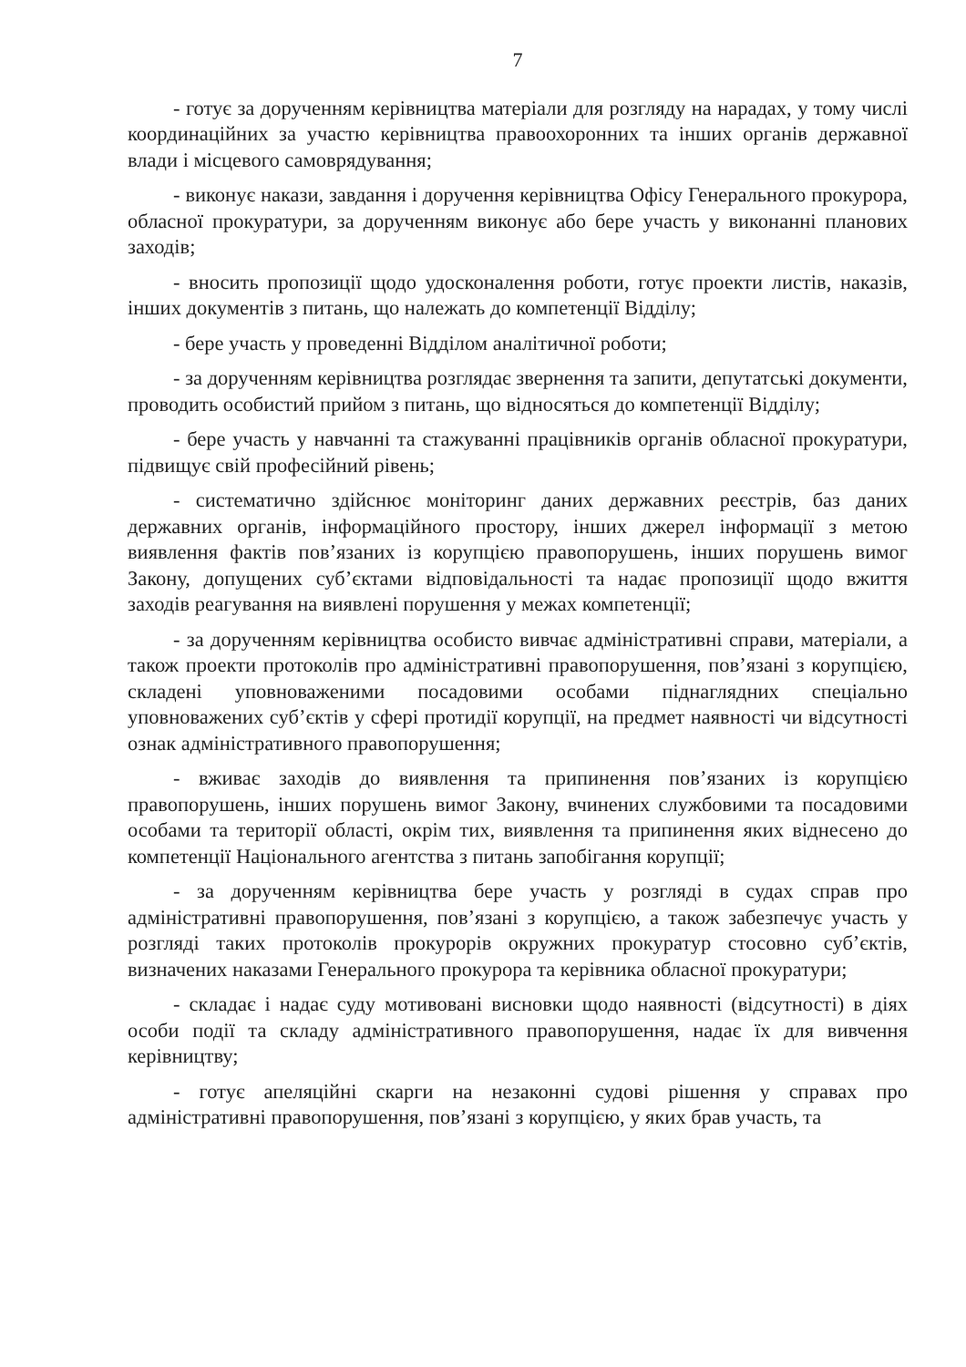7
- готує за дорученням керівництва матеріали для розгляду на нарадах, у тому числі координаційних за участю керівництва правоохоронних та інших органів державної влади і місцевого самоврядування;
- виконує накази, завдання і доручення керівництва Офісу Генерального прокурора, обласної прокуратури, за дорученням виконує або бере участь у виконанні планових заходів;
- вносить пропозиції щодо удосконалення роботи, готує проекти листів, наказів, інших документів з питань, що належать до компетенції Відділу;
- бере участь у проведенні Відділом аналітичної роботи;
- за дорученням керівництва розглядає звернення та запити, депутатські документи, проводить особистий прийом з питань, що відносяться до компетенції Відділу;
- бере участь у навчанні та стажуванні працівників органів обласної прокуратури, підвищує свій професійний рівень;
- систематично здійснює моніторинг даних державних реєстрів, баз даних державних органів, інформаційного простору, інших джерел інформації з метою виявлення фактів пов’язаних із корупцією правопорушень, інших порушень вимог Закону, допущених суб’єктами відповідальності та надає пропозиції щодо вжиття заходів реагування на виявлені порушення у межах компетенції;
- за дорученням керівництва особисто вивчає адміністративні справи, матеріали, а також проекти протоколів про адміністративні правопорушення, пов’язані з корупцією, складені уповноваженими посадовими особами піднаглядних спеціально уповноважених суб’єктів у сфері протидії корупції, на предмет наявності чи відсутності ознак адміністративного правопорушення;
- вживає заходів до виявлення та припинення пов’язаних із корупцією правопорушень, інших порушень вимог Закону, вчинених службовими та посадовими особами та території області, окрім тих, виявлення та припинення яких віднесено до компетенції Національного агентства з питань запобігання корупції;
- за дорученням керівництва бере участь у розгляді в судах справ про адміністративні правопорушення, пов’язані з корупцією, а також забезпечує участь у розгляді таких протоколів прокурорів окружних прокуратур стосовно суб’єктів, визначених наказами Генерального прокурора та керівника обласної прокуратури;
- складає і надає суду мотивовані висновки щодо наявності (відсутності) в діях особи події та складу адміністративного правопорушення, надає їх для вивчення керівництву;
- готує апеляційні скарги на незаконні судові рішення у справах про адміністративні правопорушення, пов’язані з корупцією, у яких брав участь, та